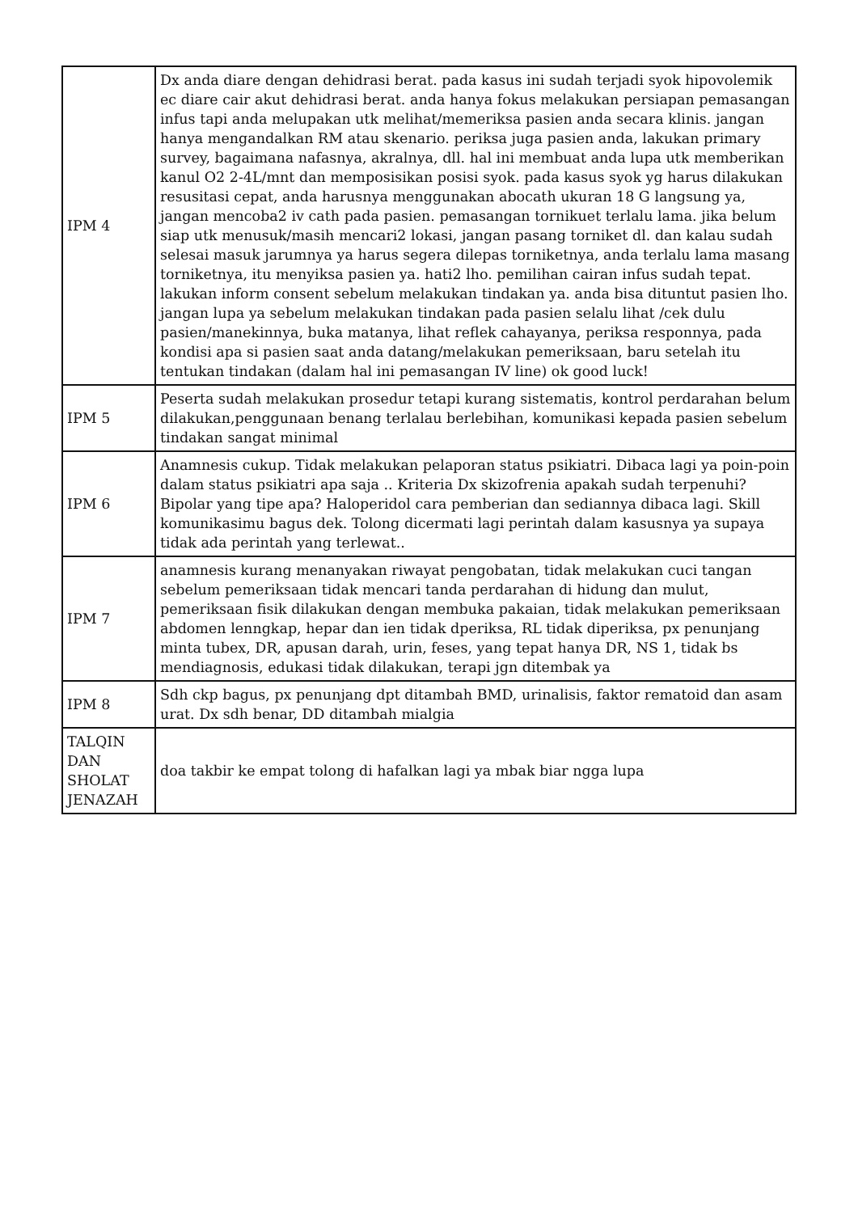| IPM 4 | Dx anda diare dengan dehidrasi berat. pada kasus ini sudah terjadi syok hipovolemik ec diare cair akut dehidrasi berat. anda hanya fokus melakukan persiapan pemasangan infus tapi anda melupakan utk melihat/memeriksa pasien anda secara klinis. jangan hanya mengandalkan RM atau skenario. periksa juga pasien anda, lakukan primary survey, bagaimana nafasnya, akralnya, dll. hal ini membuat anda lupa utk memberikan kanul O2 2-4L/mnt dan memposisikan posisi syok. pada kasus syok yg harus dilakukan resusitasi cepat, anda harusnya menggunakan abocath ukuran 18 G langsung ya, jangan mencoba2 iv cath pada pasien. pemasangan tornikuet terlalu lama. jika belum siap utk menusuk/masih mencari2 lokasi, jangan pasang torniket dl. dan kalau sudah selesai masuk jarumnya ya harus segera dilepas torniketnya, anda terlalu lama masang torniketnya, itu menyiksa pasien ya. hati2 lho. pemilihan cairan infus sudah tepat. lakukan inform consent sebelum melakukan tindakan ya. anda bisa dituntut pasien lho. jangan lupa ya sebelum melakukan tindakan pada pasien selalu lihat /cek dulu pasien/manekinnya, buka matanya, lihat reflek cahayanya, periksa responnya, pada kondisi apa si pasien saat anda datang/melakukan pemeriksaan, baru setelah itu tentukan tindakan (dalam hal ini pemasangan IV line) ok good luck! |
| IPM 5 | Peserta sudah melakukan prosedur tetapi kurang sistematis, kontrol perdarahan belum dilakukan,penggunaan benang terlalau berlebihan, komunikasi kepada pasien sebelum tindakan sangat minimal |
| IPM 6 | Anamnesis cukup. Tidak melakukan pelaporan status psikiatri. Dibaca lagi ya poin-poin dalam status psikiatri apa saja .. Kriteria Dx skizofrenia apakah sudah terpenuhi? Bipolar yang tipe apa? Haloperidol cara pemberian dan sediannya dibaca lagi. Skill komunikasimu bagus dek. Tolong dicermati lagi perintah dalam kasusnya ya supaya tidak ada perintah yang terlewat.. |
| IPM 7 | anamnesis kurang menanyakan riwayat pengobatan, tidak melakukan cuci tangan sebelum pemeriksaan tidak mencari tanda perdarahan di hidung dan mulut, pemeriksaan fisik dilakukan dengan membuka pakaian, tidak melakukan pemeriksaan abdomen lenngkap, hepar dan ien tidak dperiksa, RL tidak diperiksa, px penunjang minta tubex, DR, apusan darah, urin, feses, yang tepat hanya DR, NS 1, tidak bs mendiagnosis, edukasi tidak dilakukan, terapi jgn ditembak ya |
| IPM 8 | Sdh ckp bagus, px penunjang dpt ditambah BMD, urinalisis, faktor rematoid dan asam urat. Dx sdh benar, DD ditambah mialgia |
| TALQIN DAN SHOLAT JENAZAH | doa takbir ke empat tolong di hafalkan lagi ya mbak biar ngga lupa |